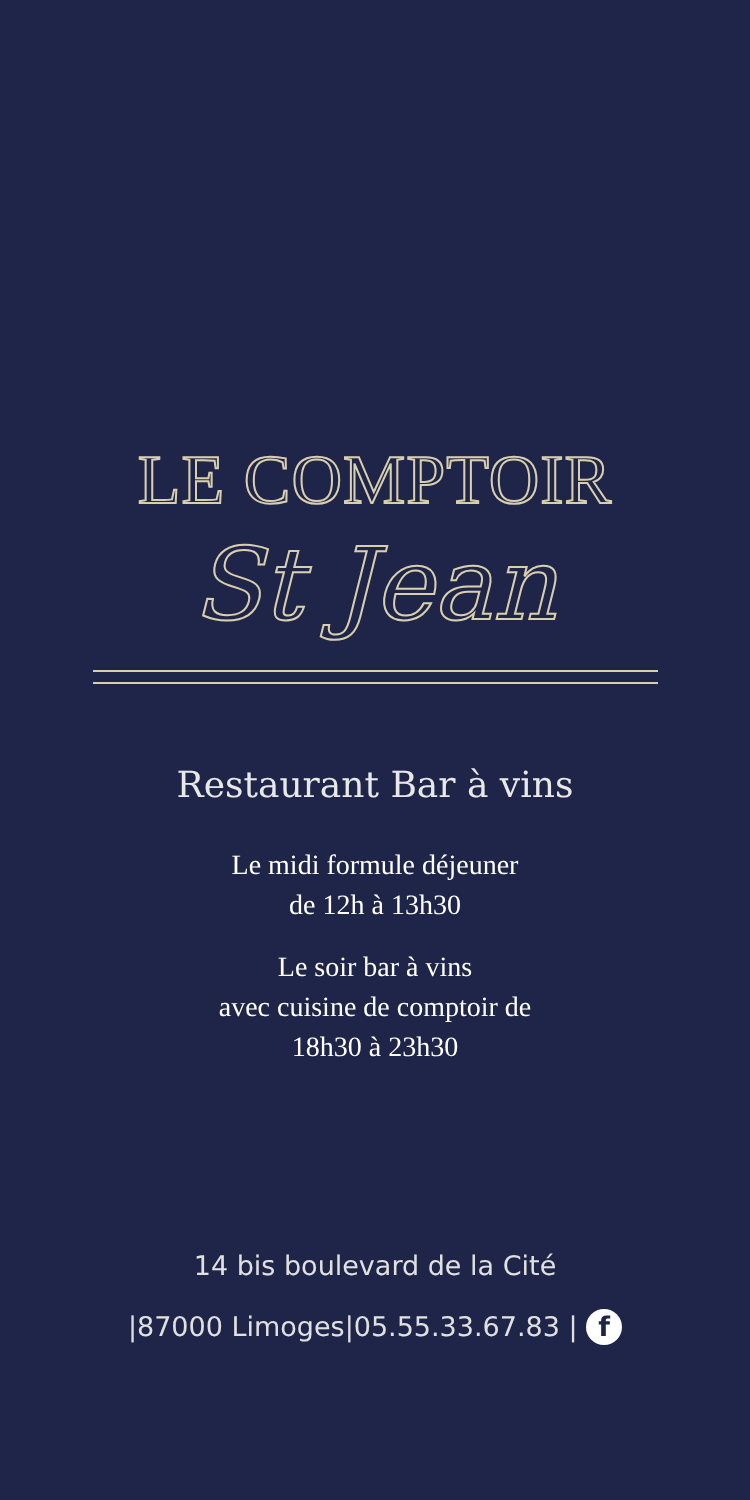LE COMPTOIR
St Jean
Restaurant Bar à vins
Le midi formule déjeuner
de 12h à 13h30
Le soir bar à vins
avec cuisine de comptoir de
18h30 à 23h30
14 bis boulevard de la Cité
|87000 Limoges|05.55.33.67.83 | f